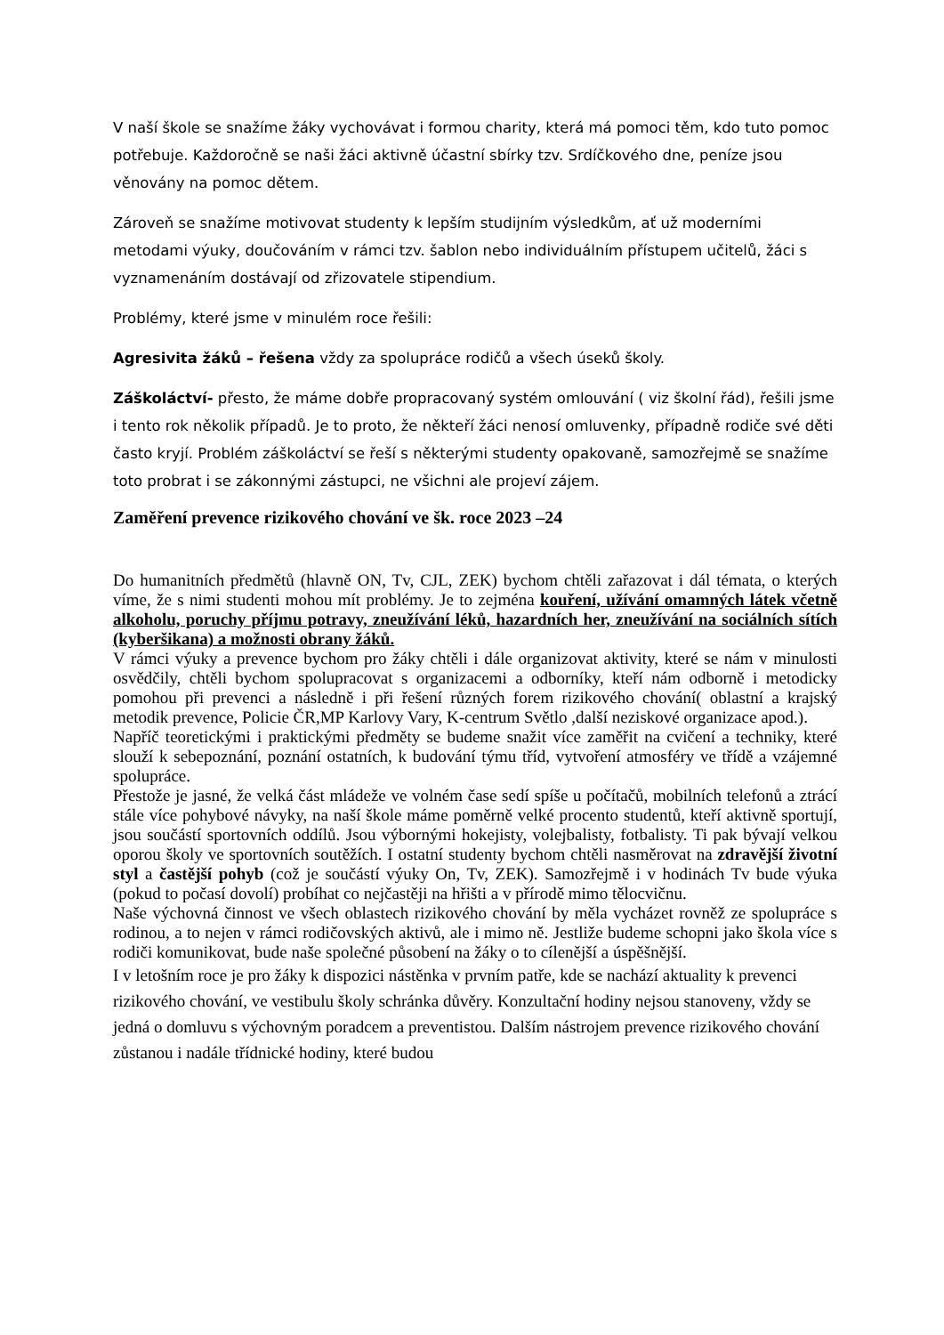V naší škole se snažíme žáky vychovávat i formou charity, která má pomoci těm, kdo tuto pomoc potřebuje. Každoročně se naši žáci aktivně účastní sbírky tzv. Srdíčkového dne, peníze jsou věnovány na pomoc dětem.
Zároveň se snažíme motivovat studenty k lepším studijním výsledkům, ať už moderními metodami výuky, doučováním v rámci tzv. šablon nebo individuálním přístupem učitelů, žáci s vyznamenáním dostávají od zřizovatele stipendium.
Problémy, které jsme v minulém roce řešili:
Agresivita žáků – řešena vždy za spolupráce rodičů a všech úseků školy.
Záškoláctví- přesto, že máme dobře propracovaný systém omlouvání ( viz školní řád), řešili jsme i tento rok několik případů. Je to proto, že někteří žáci nenosí omluvenky, případně rodiče své děti často kryjí. Problém záškoláctví se řeší s některými studenty opakovaně, samozřejmě se snažíme toto probrat i se zákonnými zástupci, ne všichni ale projeví zájem.
Zaměření prevence rizikového chování ve šk. roce 2023 –24
Do humanitních předmětů (hlavně ON, Tv, CJL, ZEK) bychom chtěli zařazovat i dál témata, o kterých víme, že s nimi studenti mohou mít problémy. Je to zejména kouření, užívání omamných látek včetně alkoholu, poruchy příjmu potravy, zneužívání léků, hazardních her, zneužívání na sociálních sítích (kyberšikana) a možnosti obrany žáků.
V rámci výuky a prevence bychom pro žáky chtěli i dále organizovat aktivity, které se nám v minulosti osvědčily, chtěli bychom spolupracovat s organizacemi a odborníky, kteří nám odborně i metodicky pomohou při prevenci a následně i při řešení různých forem rizikového chování( oblastní a krajský metodik prevence, Policie ČR,MP Karlovy Vary, K-centrum Světlo ,další neziskové organizace apod.).
Napříč teoretickými i praktickými předměty se budeme snažit více zaměřit na cvičení a techniky, které slouží k sebepoznání, poznání ostatních, k budování týmu tříd, vytvoření atmosféry ve třídě a vzájemné spolupráce.
Přestože je jasné, že velká část mládeže ve volném čase sedí spíše u počítačů, mobilních telefonů a ztrácí stále více pohybové návyky, na naší škole máme poměrně velké procento studentů, kteří aktivně sportují, jsou součástí sportovních oddílů. Jsou výbornými hokejisty, volejbalisty, fotbalisty. Ti pak bývají velkou oporou školy ve sportovních soutěžích. I ostatní studenty bychom chtěli nasměrovat na zdravější životní styl a častější pohyb (což je součástí výuky On, Tv, ZEK). Samozřejmě i v hodinách Tv bude výuka (pokud to počasí dovolí) probíhat co nejčastěji na hřišti a v přírodě mimo tělocvičnu.
Naše výchovná činnost ve všech oblastech rizikového chování by měla vycházet rovněž ze spolupráce s rodinou, a to nejen v rámci rodičovských aktivů, ale i mimo ně. Jestliže budeme schopni jako škola více s rodiči komunikovat, bude naše společné působení na žáky o to cílenější a úspěšnější.
I v letošním roce je pro žáky k dispozici nástěnka v prvním patře, kde se nachází aktuality k prevenci rizikového chování, ve vestibulu školy schránka důvěry. Konzultační hodiny nejsou stanoveny, vždy se jedná o domluvu s výchovným poradcem a preventistou. Dalším nástrojem prevence rizikového chování zůstanou i nadále třídnické hodiny, které budou